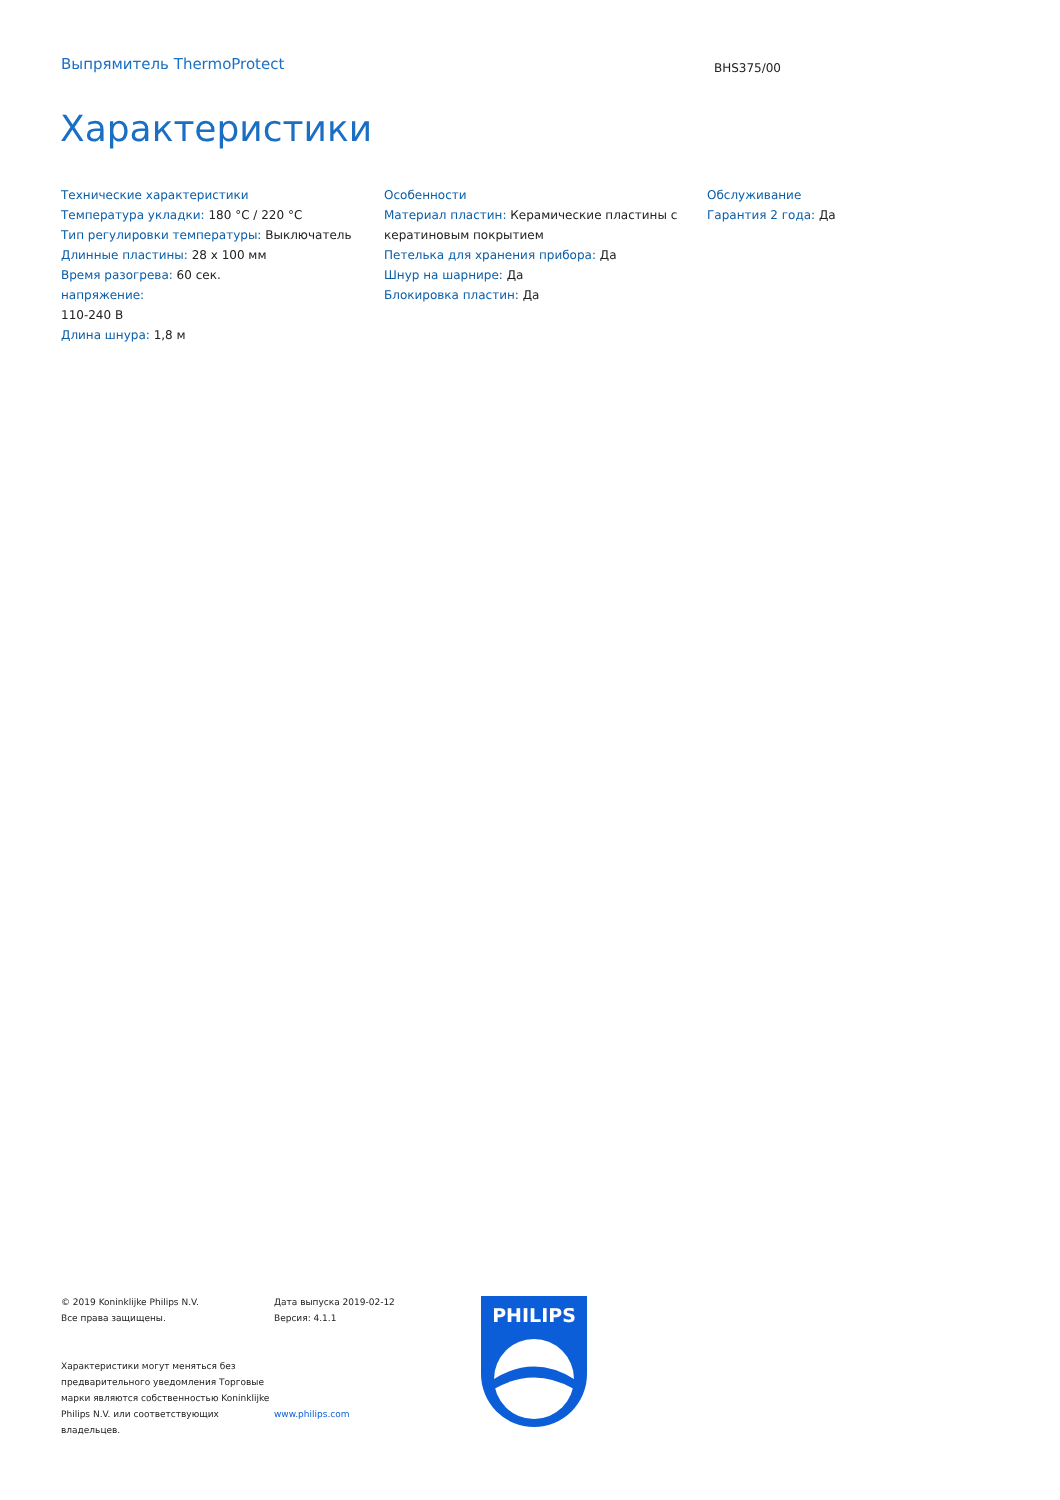Выпрямитель ThermoProtect
BHS375/00
Характеристики
Технические характеристики
Температура укладки: 180 °C / 220 °C
Тип регулировки температуры: Выключатель
Длинные пластины: 28 x 100 мм
Время разогрева: 60 сек.
напряжение:
110-240 В
Длина шнура: 1,8 м
Особенности
Материал пластин: Керамические пластины с кератиновым покрытием
Петелька для хранения прибора: Да
Шнур на шарнире: Да
Блокировка пластин: Да
Обслуживание
Гарантия 2 года: Да
© 2019 Koninklijke Philips N.V.
Все права защищены.
Характеристики могут меняться без предварительного уведомления Торговые марки являются собственностью Koninklijke Philips N.V. или соответствующих владельцев.
Дата выпуска 2019-02-12
Версия: 4.1.1
www.philips.com
PHILIPS